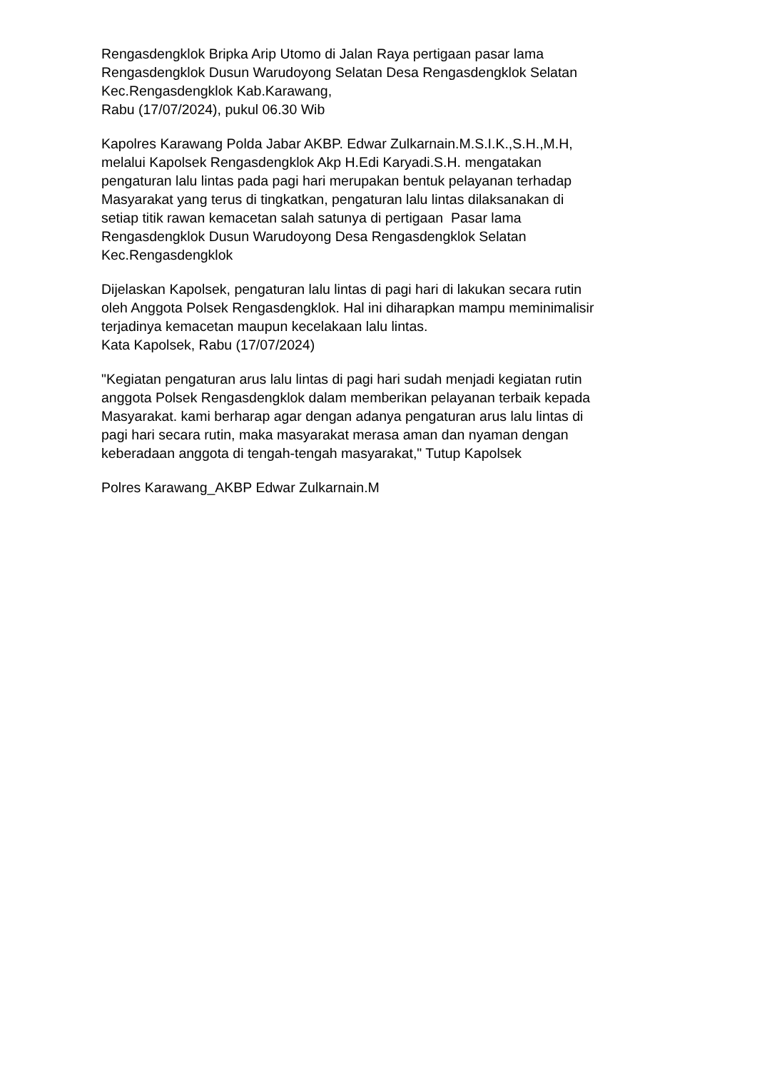Rengasdengklok Bripka Arip Utomo di Jalan Raya pertigaan pasar lama
Rengasdengklok Dusun Warudoyong Selatan Desa Rengasdengklok Selatan
Kec.Rengasdengklok Kab.Karawang,
Rabu (17/07/2024), pukul 06.30 Wib
Kapolres Karawang Polda Jabar AKBP. Edwar Zulkarnain.M.S.I.K.,S.H.,M.H,
melalui Kapolsek Rengasdengklok Akp H.Edi Karyadi.S.H. mengatakan
pengaturan lalu lintas pada pagi hari merupakan bentuk pelayanan terhadap
Masyarakat yang terus di tingkatkan, pengaturan lalu lintas dilaksanakan di
setiap titik rawan kemacetan salah satunya di pertigaan Pasar lama
Rengasdengklok Dusun Warudoyong Desa Rengasdengklok Selatan
Kec.Rengasdengklok
Dijelaskan Kapolsek, pengaturan lalu lintas di pagi hari di lakukan secara rutin
oleh Anggota Polsek Rengasdengklok. Hal ini diharapkan mampu meminimalisir
terjadinya kemacetan maupun kecelakaan lalu lintas.
Kata Kapolsek, Rabu (17/07/2024)
"Kegiatan pengaturan arus lalu lintas di pagi hari sudah menjadi kegiatan rutin
anggota Polsek Rengasdengklok dalam memberikan pelayanan terbaik kepada
Masyarakat. kami berharap agar dengan adanya pengaturan arus lalu lintas di
pagi hari secara rutin, maka masyarakat merasa aman dan nyaman dengan
keberadaan anggota di tengah-tengah masyarakat," Tutup Kapolsek
Polres Karawang_AKBP Edwar Zulkarnain.M